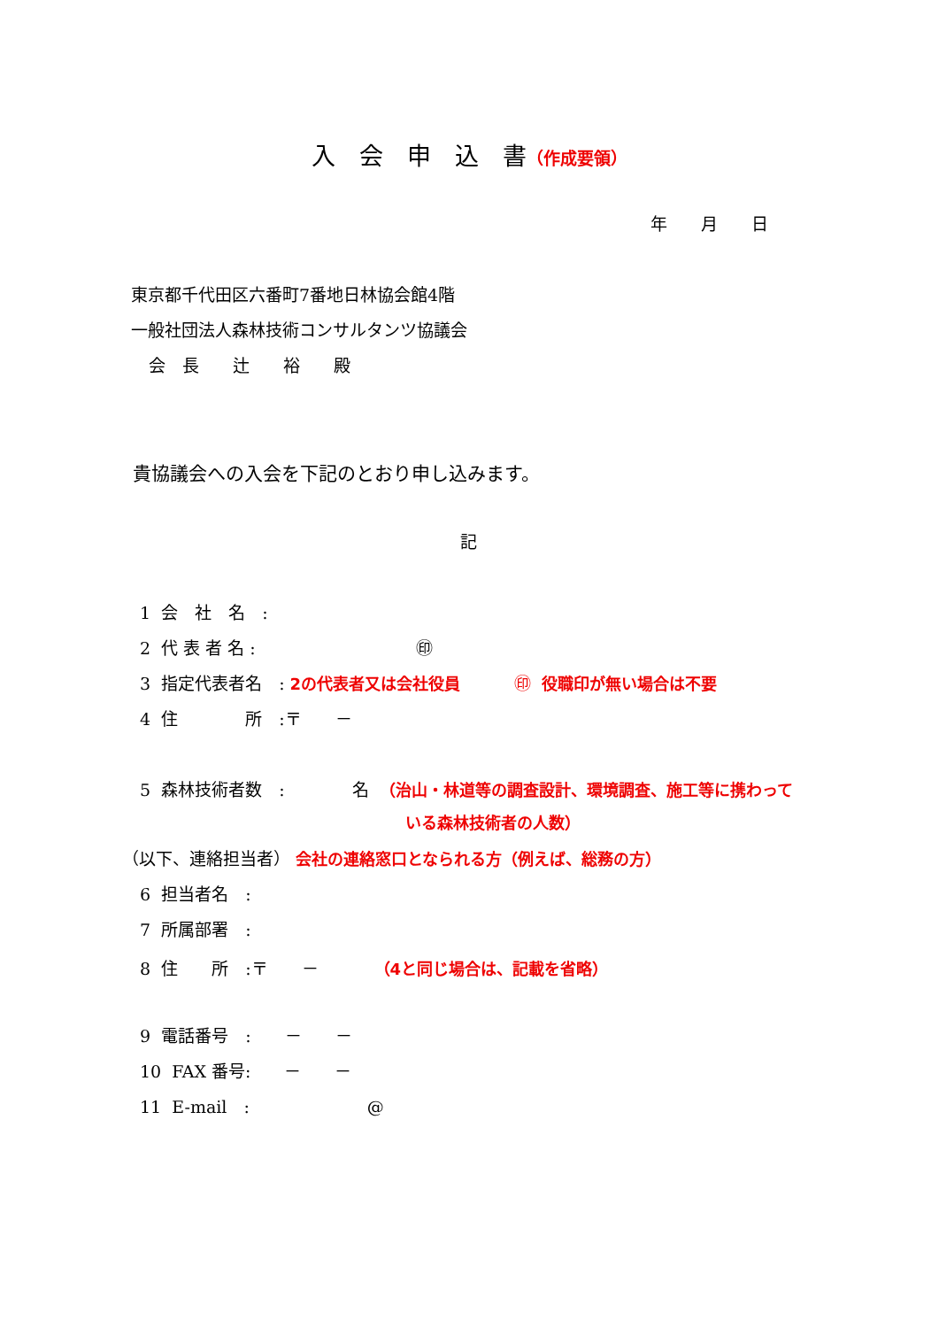入　会　申　込　書（作成要領）
年　　月　　日
東京都千代田区六番町7番地日林協会館4階
一般社団法人森林技術コンサルタンツ協議会
会　長　　辻　　裕　　殿
貴協議会への入会を下記のとおり申し込みます。
記
1 会　社　名　:
2 代 表 者 名 : ㊞
3 指定代表者名　: 2の代表者又は会社役員 ㊞ 役職印が無い場合は不要
4 住　　　　所　:〒　　－
5 森林技術者数　:　　　　名 （治山・林道等の調査設計、環境調査、施工等に携わって
いる森林技術者の人数）
（以下、連絡担当者） 会社の連絡窓口となられる方（例えば、総務の方）
6 担当者名　:
7 所属部署　:
8 住　　所　:〒　　－　　　 （4と同じ場合は、記載を省略）
9 電話番号　:　　－　　－
10 FAX 番号:　　－　　－
11 E-mail　:　　　　　　　@